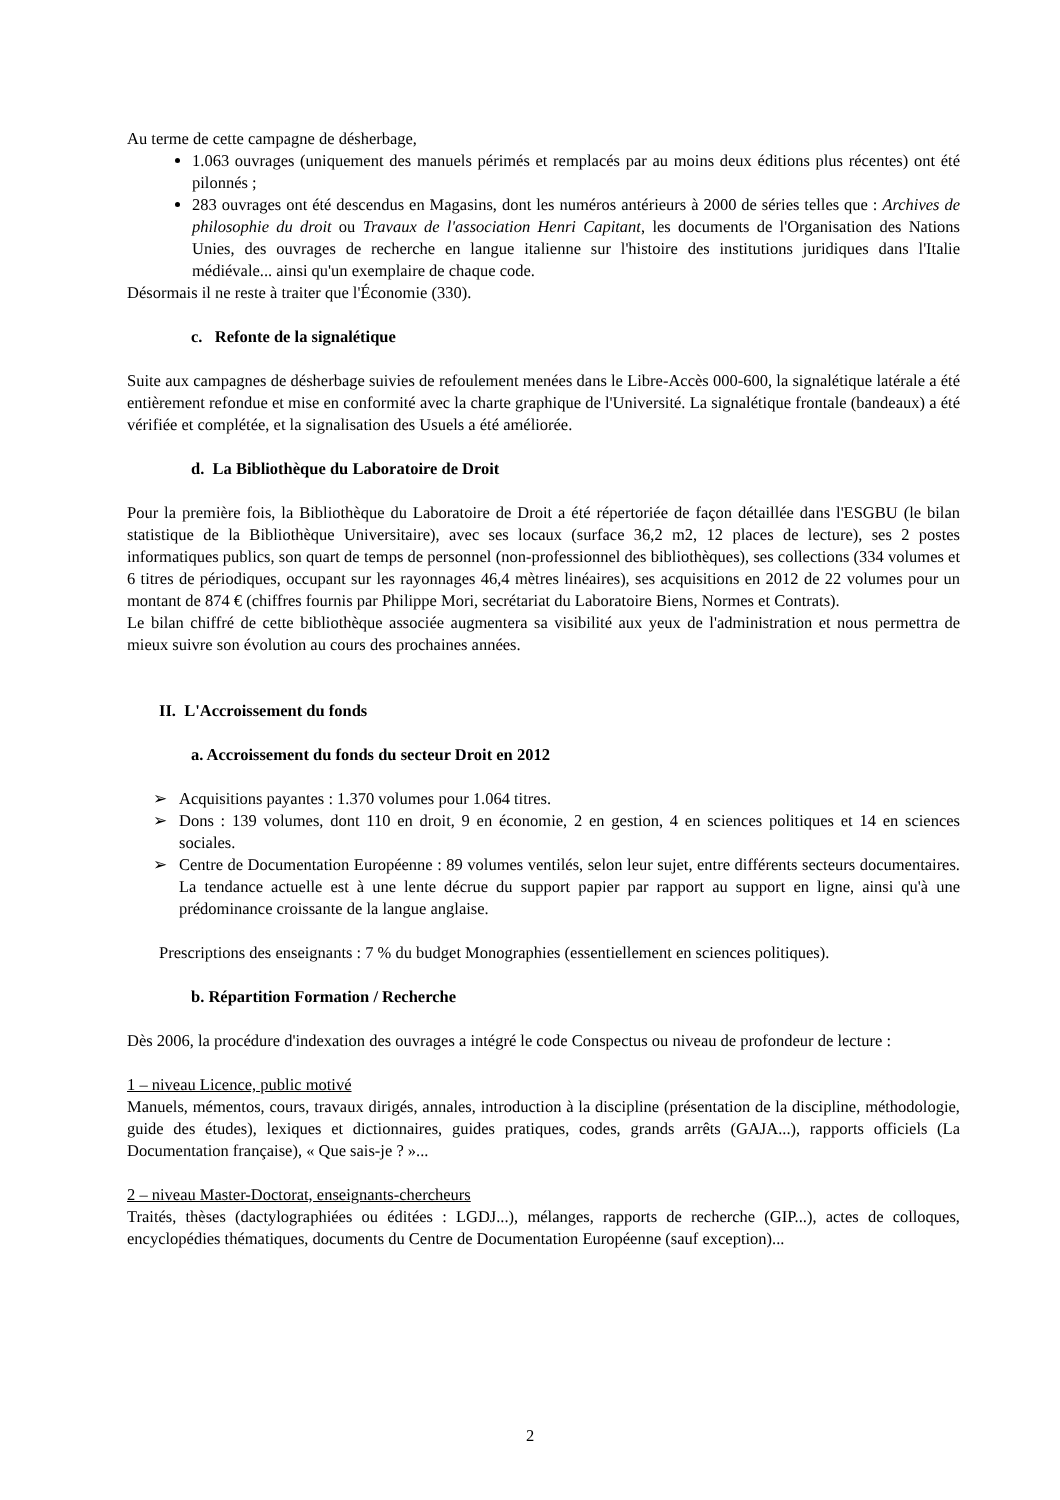Au terme de cette campagne de désherbage,
1.063 ouvrages (uniquement des manuels périmés et remplacés par au moins deux éditions plus récentes) ont été pilonnés ;
283 ouvrages ont été descendus en Magasins, dont les numéros antérieurs à 2000 de séries telles que : Archives de philosophie du droit ou Travaux de l'association Henri Capitant, les documents de l'Organisation des Nations Unies, des ouvrages de recherche en langue italienne sur l'histoire des institutions juridiques dans l'Italie médiévale... ainsi qu'un exemplaire de chaque code.
Désormais il ne reste à traiter que l'Économie (330).
c. Refonte de la signalétique
Suite aux campagnes de désherbage suivies de refoulement menées dans le Libre-Accès 000-600, la signalétique latérale a été entièrement refondue et mise en conformité avec la charte graphique de l'Université. La signalétique frontale (bandeaux) a été vérifiée et complétée, et la signalisation des Usuels a été améliorée.
d. La Bibliothèque du Laboratoire de Droit
Pour la première fois, la Bibliothèque du Laboratoire de Droit a été répertoriée de façon détaillée dans l'ESGBU (le bilan statistique de la Bibliothèque Universitaire), avec ses locaux (surface 36,2 m2, 12 places de lecture), ses 2 postes informatiques publics, son quart de temps de personnel (non-professionnel des bibliothèques), ses collections (334 volumes et 6 titres de périodiques, occupant sur les rayonnages 46,4 mètres linéaires), ses acquisitions en 2012 de 22 volumes pour un montant de 874 € (chiffres fournis par Philippe Mori, secrétariat du Laboratoire Biens, Normes et Contrats).
Le bilan chiffré de cette bibliothèque associée augmentera sa visibilité aux yeux de l'administration et nous permettra de mieux suivre son évolution au cours des prochaines années.
II. L'Accroissement du fonds
a. Accroissement du fonds du secteur Droit en 2012
Acquisitions payantes : 1.370 volumes pour 1.064 titres.
Dons : 139 volumes, dont 110 en droit, 9 en économie, 2 en gestion, 4 en sciences politiques et 14 en sciences sociales.
Centre de Documentation Européenne : 89 volumes ventilés, selon leur sujet, entre différents secteurs documentaires. La tendance actuelle est à une lente décrue du support papier par rapport au support en ligne, ainsi qu'à une prédominance croissante de la langue anglaise.
Prescriptions des enseignants : 7 % du budget Monographies (essentiellement en sciences politiques).
b. Répartition Formation / Recherche
Dès 2006, la procédure d'indexation des ouvrages a intégré le code Conspectus ou niveau de profondeur de lecture :
1 – niveau Licence, public motivé
Manuels, mémentos, cours, travaux dirigés, annales, introduction à la discipline (présentation de la discipline, méthodologie, guide des études), lexiques et dictionnaires, guides pratiques, codes, grands arrêts (GAJA...), rapports officiels (La Documentation française), « Que sais-je ? »...
2 – niveau Master-Doctorat, enseignants-chercheurs
Traités, thèses (dactylographiées ou éditées : LGDJ...), mélanges, rapports de recherche (GIP...), actes de colloques, encyclopédies thématiques, documents du Centre de Documentation Européenne (sauf exception)...
2